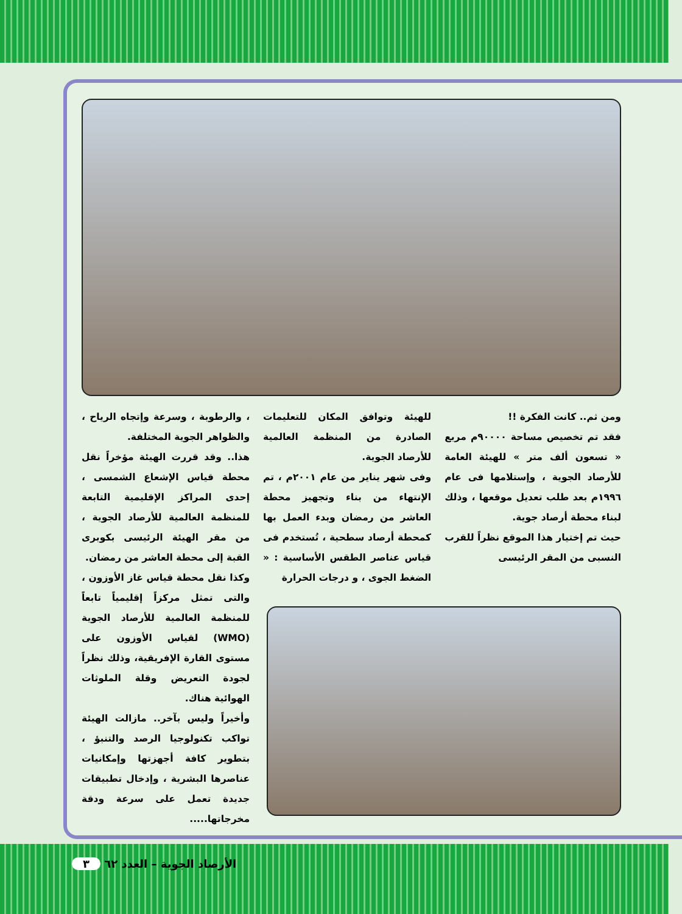ومن ثم.. كانت الفكرة !!
فقد تم تخصيص مساحة ٩٠٠٠٠م مربع « تسعون ألف متر » للهيئة العامة للأرصاد الجوية ، وإستلامها فى عام ١٩٩٦م بعد طلب تعديل موقعها ، وذلك لبناء محطة أرصاد جوية.
حيث تم إختيار هذا الموقع نظراً للقرب النسبى من المقر الرئيسى
للهيئة وتوافق المكان للتعليمات الصادرة من المنظمة العالمية للأرصاد الجوية.
وفى شهر يناير من عام ٢٠٠١م ، تم الإنتهاء من بناء وتجهيز محطة العاشر من رمضان وبدء العمل بها كمحطة أرصاد سطحية ، تُستخدم فى قياس عناصر الطقس الأساسية : « الضغط الجوى ، و درجات الحرارة
، والرطوبة ، وسرعة وإتجاه الرياح ، والظواهر الجوية المختلفة.
هذا.. وقد قررت الهيئة مؤخراً نقل محطة قياس الإشعاع الشمسى ، إحدى المراكز الإقليمية التابعة للمنظمة العالمية للأرصاد الجوية ، من مقر الهيئة الرئيسى بكوبرى القبة إلى محطة العاشر من رمضان.
وكذا نقل محطة قياس غاز الأوزون ، والتى تمثل مركزاً إقليمياً تابعاً للمنظمة العالمية للأرصاد الجوية (WMO) لقياس الأوزون على مستوى القارة الإفريقية، وذلك نظراً لجودة التعريض وقلة الملوثات الهوائية هناك.
وأخيراً وليس بآخر.. مازالت الهيئة تواكب تكنولوجيا الرصد والتنبؤ ، بتطوير كافة أجهزتها وإمكانيات عناصرها البشرية ، وإدخال تطبيقات جديدة تعمل على سرعة ودقة مخرجاتها.....
الأرصاد الجوية – العدد ٦٢ ٣